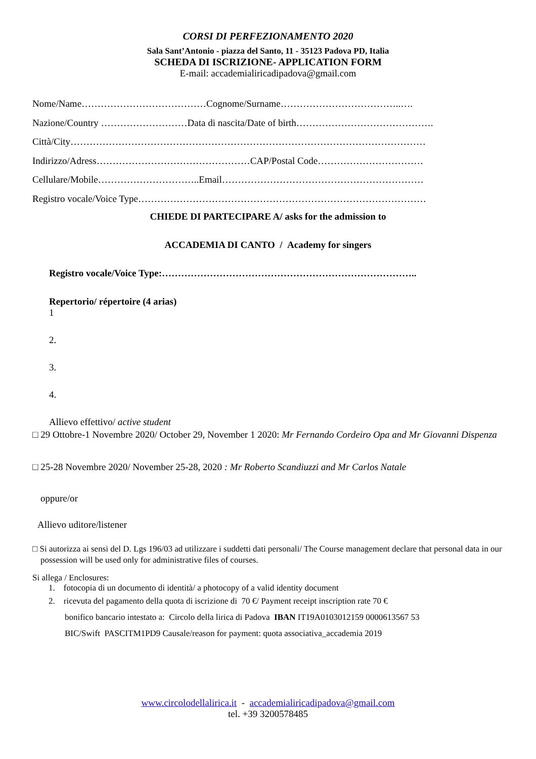CORSI DI PERFEZIONAMENTO 2020
Sala Sant’Antonio - piazza del Santo, 11 - 35123 Padova PD, Italia
SCHEDA DI ISCRIZIONE- APPLICATION FORM
E-mail: accademialiricadipadova@gmail.com
Nome/Name…………………………………Cognome/Surname………………………………..….
Nazione/Country ………………………Data di nascita/Date of birth…………………………………….
Città/City…………………………………………………………………………………………………
Indirizzo/Adress…………………………………………CAP/Postal Code……………………………
Cellulare/Mobile…………………………..Email………………………………………………………
Registro vocale/Voice Type………………………………………………………………………………
CHIEDE DI PARTECIPARE A/ asks for the admission to
ACCADEMIA DI CANTO / Academy for singers
Registro vocale/Voice Type:……………………………………………………………………..
Repertorio/ répertoire (4 arias)
1
2.
3.
4.
Allievo effettivo/ active student
□ 29 Ottobre-1 Novembre 2020/ October 29, November 1 2020: Mr Fernando Cordeiro Opa and Mr Giovanni Dispenza
□ 25-28 Novembre 2020/ November 25-28, 2020 : Mr Roberto Scandiuzzi and Mr Carlos Natale
oppure/or
Allievo uditore/listener
□ Si autorizza ai sensi del D. Lgs 196/03 ad utilizzare i suddetti dati personali/ The Course management declare that personal data in our possession will be used only for administrative files of courses.
Si allega / Enclosures:
1. fotocopia di un documento di identità/ a photocopy of a valid identity document
2. ricevuta del pagamento della quota di iscrizione di 70 €/ Payment receipt inscription rate 70 €
bonifico bancario intestato a: Circolo della lirica di Padova IBAN IT19A0103012159 0000613567 53
BIC/Swift PASCITM1PD9 Causale/reason for payment: quota associativa_accademia 2019
www.circolodellalirica.it - accademialiricadipadova@gmail.com
tel. +39 3200578485